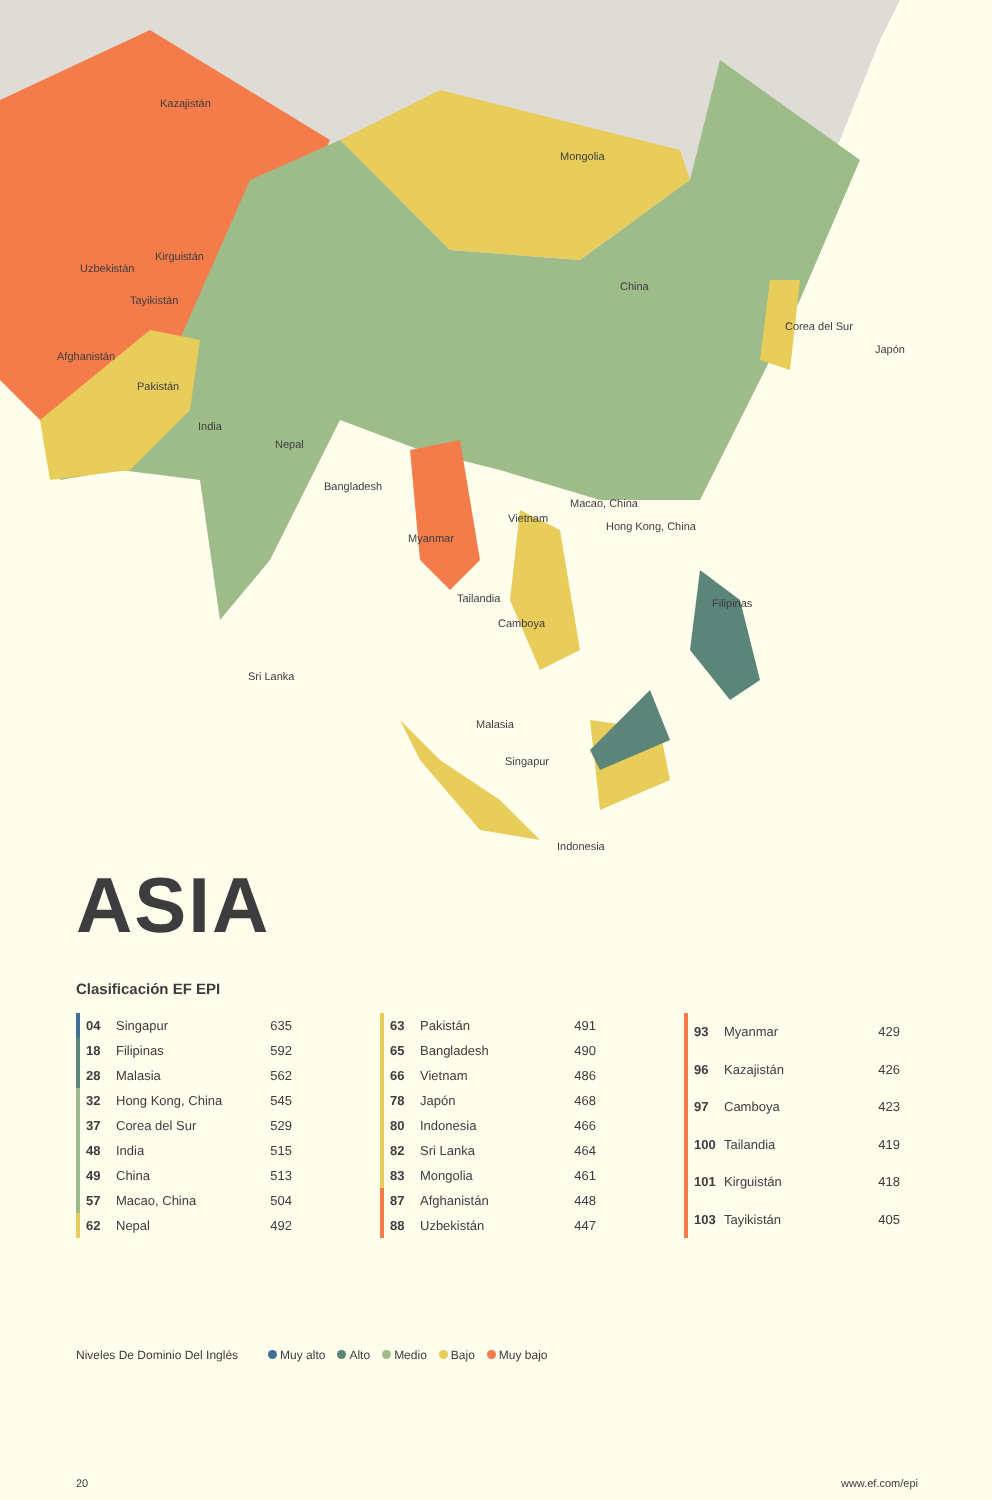Kazajistán
Mongolia
Kirguistán
Uzbekistán
Tayikistán
China
Corea del Sur
Japón
Afghanistán
Pakistán
India
Nepal
Bangladesh
Macao, China
Vietnam
Hong Kong, China
Myanmar
Filipinas Tailandia
Camboya
Sri Lanka
Malasia
Singapur
Indonesia
ASIA
Clasificación EF EPI
| | 04 | Singapur | 635 |
| | 18 | Filipinas | 592 |
| | 28 | Malasia | 562 |
| | 32 | Hong Kong, China | 545 |
| | 37 | Corea del Sur | 529 |
| | 48 | India | 515 |
| | 49 | China | 513 |
| | 57 | Macao, China | 504 |
| | 62 | Nepal | 492 |
| | 63 | Pakistán | 491 |
| | 65 | Bangladesh | 490 |
| | 66 | Vietnam | 486 |
| | 78 | Japón | 468 |
| | 80 | Indonesia | 466 |
| | 82 | Sri Lanka | 464 |
| | 83 | Mongolia | 461 |
| | 87 | Afghanistán | 448 |
| | 88 | Uzbekistán | 447 |
| | 93 | Myanmar | 429 |
| | 96 | Kazajistán | 426 |
| | 97 | Camboya | 423 |
| | 100 | Tailandia | 419 |
| | 101 | Kirguistán | 418 |
| | 103 | Tayikistán | 405 |
Niveles De Dominio Del Inglés Muy alto Alto Medio Bajo Muy bajo
20 www.ef.com/epi